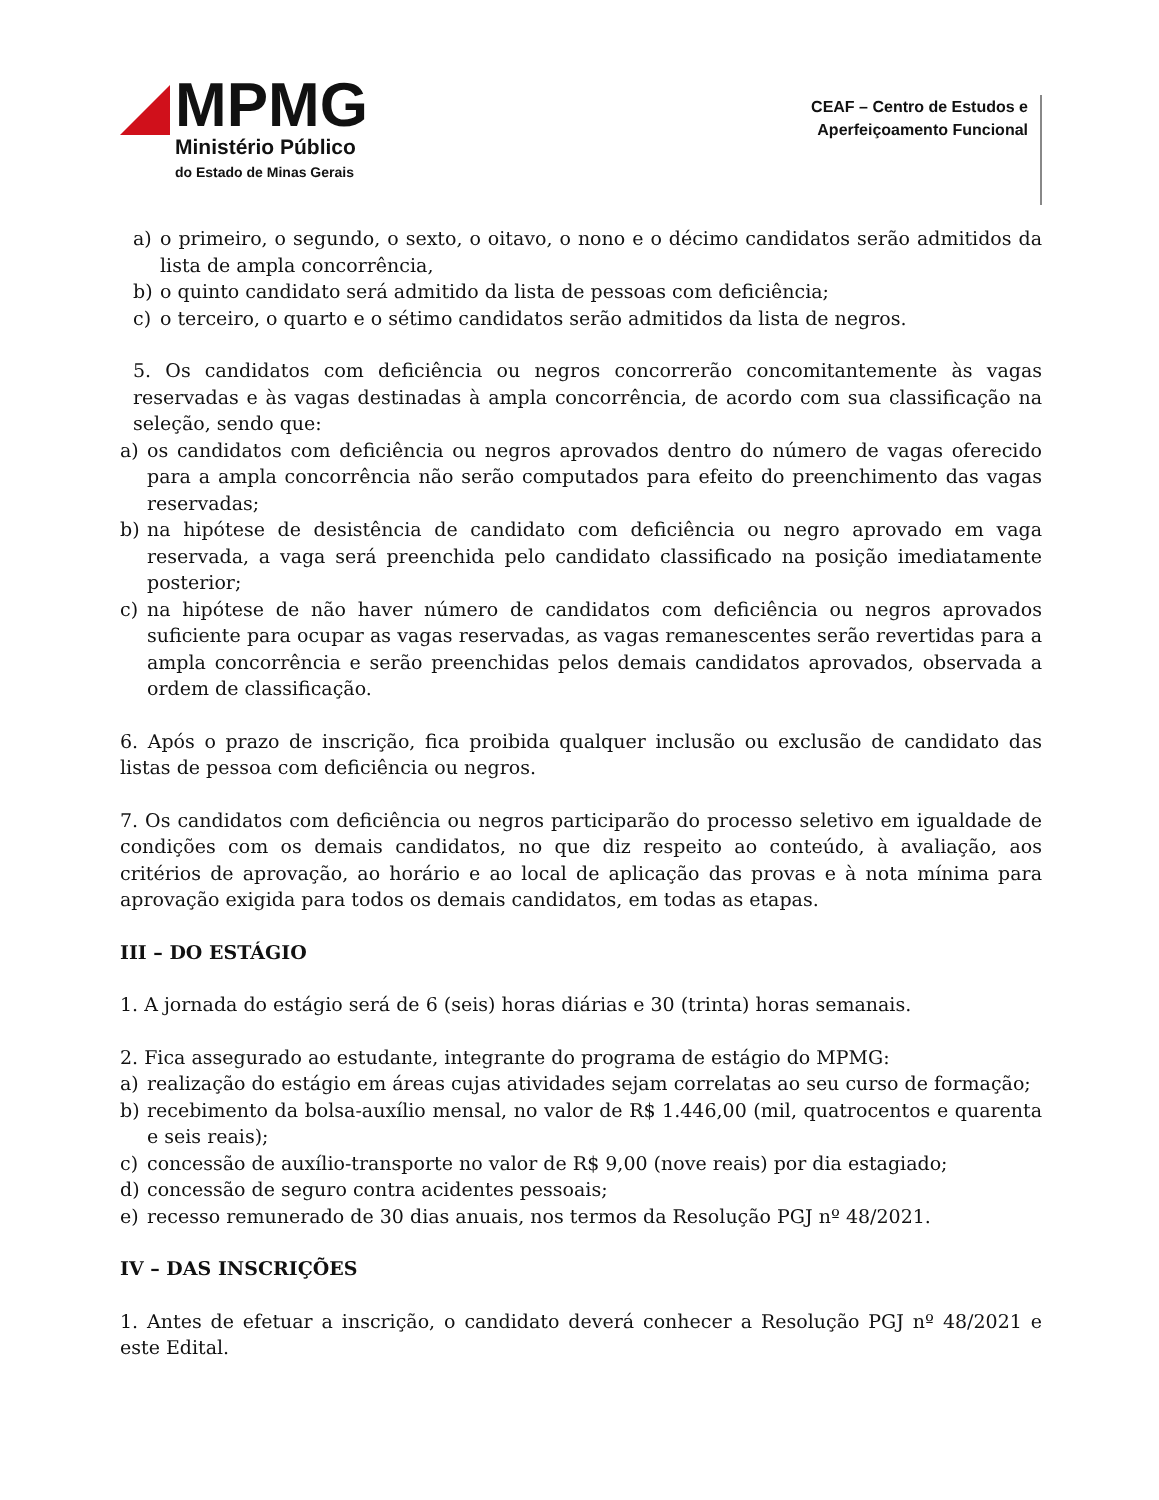MPMG
Ministério Público
do Estado de Minas Gerais
CEAF – Centro de Estudos e
Aperfeiçoamento Funcional
a) o primeiro, o segundo, o sexto, o oitavo, o nono e o décimo candidatos serão admitidos da lista de ampla concorrência,
b) o quinto candidato será admitido da lista de pessoas com deficiência;
c) o terceiro, o quarto e o sétimo candidatos serão admitidos da lista de negros.
5. Os candidatos com deficiência ou negros concorrerão concomitantemente às vagas reservadas e às vagas destinadas à ampla concorrência, de acordo com sua classificação na seleção, sendo que:
a) os candidatos com deficiência ou negros aprovados dentro do número de vagas oferecido para a ampla concorrência não serão computados para efeito do preenchimento das vagas reservadas;
b) na hipótese de desistência de candidato com deficiência ou negro aprovado em vaga reservada, a vaga será preenchida pelo candidato classificado na posição imediatamente posterior;
c) na hipótese de não haver número de candidatos com deficiência ou negros aprovados suficiente para ocupar as vagas reservadas, as vagas remanescentes serão revertidas para a ampla concorrência e serão preenchidas pelos demais candidatos aprovados, observada a ordem de classificação.
6. Após o prazo de inscrição, fica proibida qualquer inclusão ou exclusão de candidato das listas de pessoa com deficiência ou negros.
7. Os candidatos com deficiência ou negros participarão do processo seletivo em igualdade de condições com os demais candidatos, no que diz respeito ao conteúdo, à avaliação, aos critérios de aprovação, ao horário e ao local de aplicação das provas e à nota mínima para aprovação exigida para todos os demais candidatos, em todas as etapas.
III – DO ESTÁGIO
1. A jornada do estágio será de 6 (seis) horas diárias e 30 (trinta) horas semanais.
2. Fica assegurado ao estudante, integrante do programa de estágio do MPMG:
a) realização do estágio em áreas cujas atividades sejam correlatas ao seu curso de formação;
b) recebimento da bolsa-auxílio mensal, no valor de R$ 1.446,00 (mil, quatrocentos e quarenta e seis reais);
c) concessão de auxílio-transporte no valor de R$ 9,00 (nove reais) por dia estagiado;
d) concessão de seguro contra acidentes pessoais;
e) recesso remunerado de 30 dias anuais, nos termos da Resolução PGJ nº 48/2021.
IV – DAS INSCRIÇÕES
1. Antes de efetuar a inscrição, o candidato deverá conhecer a Resolução PGJ nº 48/2021 e este Edital.